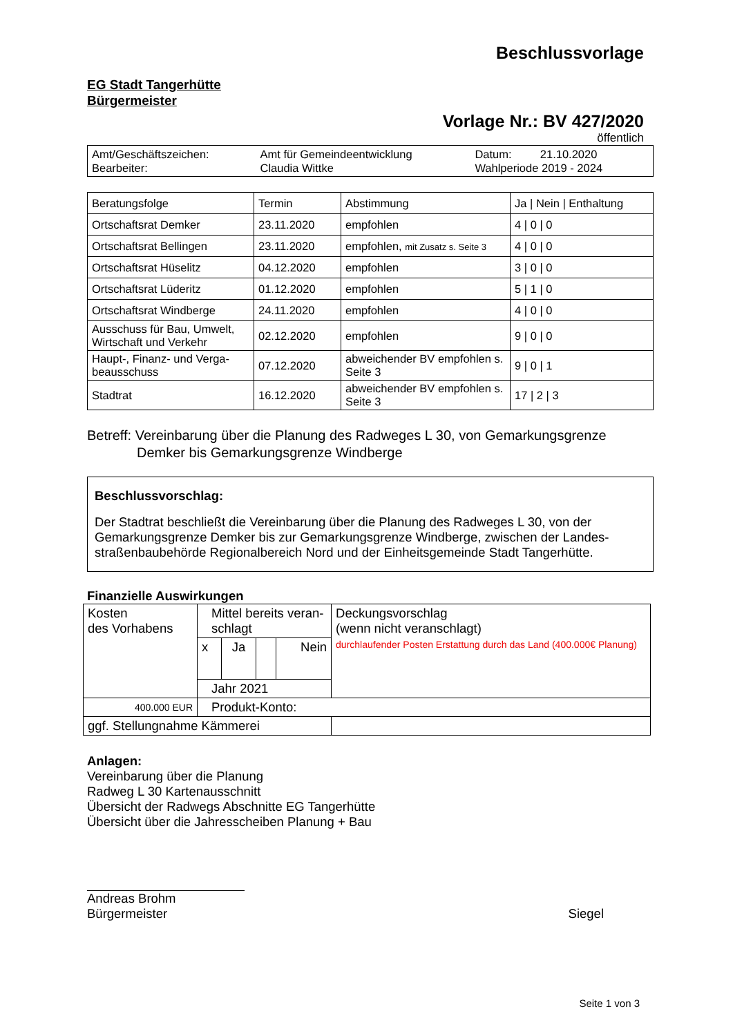Beschlussvorlage
EG Stadt Tangerhütte
Bürgermeister
Vorlage Nr.: BV 427/2020
öffentlich
| Amt/Geschäftszeichen: Bearbeiter: | Amt für Gemeindeentwicklung Claudia Wittke | Datum: 21.10.2020 Wahlperiode 2019 - 2024 |
| Beratungsfolge | Termin | Abstimmung | Ja / Nein / Enthaltung |
| --- | --- | --- | --- |
| Ortschaftsrat Demker | 23.11.2020 | empfohlen | 4 / 0 / 0 |
| Ortschaftsrat Bellingen | 23.11.2020 | empfohlen, mit Zusatz s. Seite 3 | 4 / 0 / 0 |
| Ortschaftsrat Hüselitz | 04.12.2020 | empfohlen | 3 / 0 / 0 |
| Ortschaftsrat Lüderitz | 01.12.2020 | empfohlen | 5 / 1 / 0 |
| Ortschaftsrat Windberge | 24.11.2020 | empfohlen | 4 / 0 / 0 |
| Ausschuss für Bau, Umwelt, Wirtschaft und Verkehr | 02.12.2020 | empfohlen | 9 / 0 / 0 |
| Haupt-, Finanz- und Verga-beausschuss | 07.12.2020 | abweichender BV empfohlen s. Seite 3 | 9 / 0 / 1 |
| Stadtrat | 16.12.2020 | abweichender BV empfohlen s. Seite 3 | 17 / 2 / 3 |
Betreff: Vereinbarung über die Planung des Radweges L 30, von Gemarkungsgrenze
Demker bis Gemarkungsgrenze Windberge
Beschlussvorschlag:
Der Stadtrat beschließt die Vereinbarung über die Planung des Radweges L 30, von der Gemarkungsgrenze Demker bis zur Gemarkungsgrenze Windberge, zwischen der Landes-straßenbaubehörde Regionalbereich Nord und der Einheitsgemeinde Stadt Tangerhütte.
Finanzielle Auswirkungen
| Kosten des Vorhabens | Mittel bereits veran- schlagt | | | | Deckungsvorschlag (wenn nicht veranschlagt) durchlaufender Posten Erstattung durch das Land (400.000€ Planung) |
| | x | Ja | | Nein | |
| | Jahr 2021 | | | | |
| 400.000 EUR | Produkt-Konto: | | | | |
| ggf. Stellungnahme Kämmerei | | | | | |
Anlagen:
Vereinbarung über die Planung
Radweg L 30 Kartenausschnitt
Übersicht der Radwegs Abschnitte EG Tangerhütte
Übersicht über die Jahresscheiben Planung + Bau
Andreas Brohm
Bürgermeister
Siegel
Seite 1 von 3